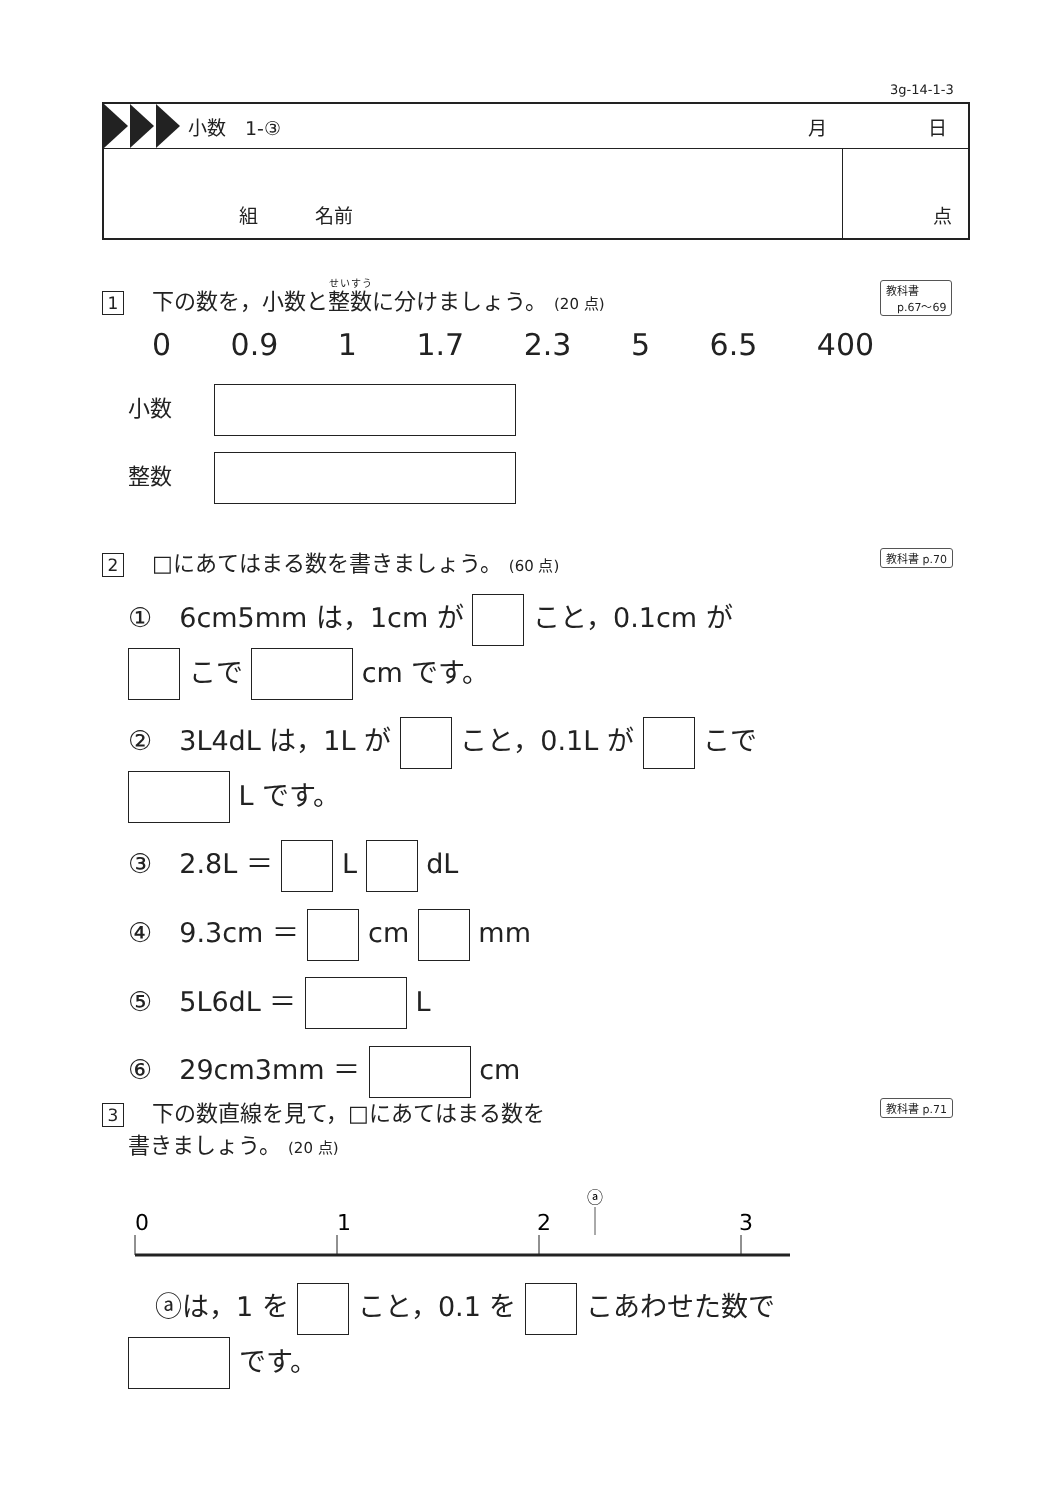3g-14-1-3
小数　1-③ 月 日
組　　　名前 点
1 下の数を，小数と整数に分けましょう。 (20 点)
0 0.9 1 1.7 2.3 5 6.5 400
小数　
整数　
教科書
　p.67〜69
2 □にあてはまる数を書きましょう。 (60 点)
①　6cm5mm は，1cm が こと，0.1cm が
こで cm です。
②　3L4dL は，1L が こと，0.1L が こで
L です。
③　2.8L ＝ L dL
④　9.3cm ＝ cm mm
⑤　5L6dL ＝ L
⑥　29cm3mm ＝ cm
教科書 p.70
3 下の数直線を見て，□にあてはまる数を
書きましょう。 (20 点)
教科書 p.71
ⓐ
0
1
2
3
　ⓐは，1 を こと，0.1 を こあわせた数で
です。